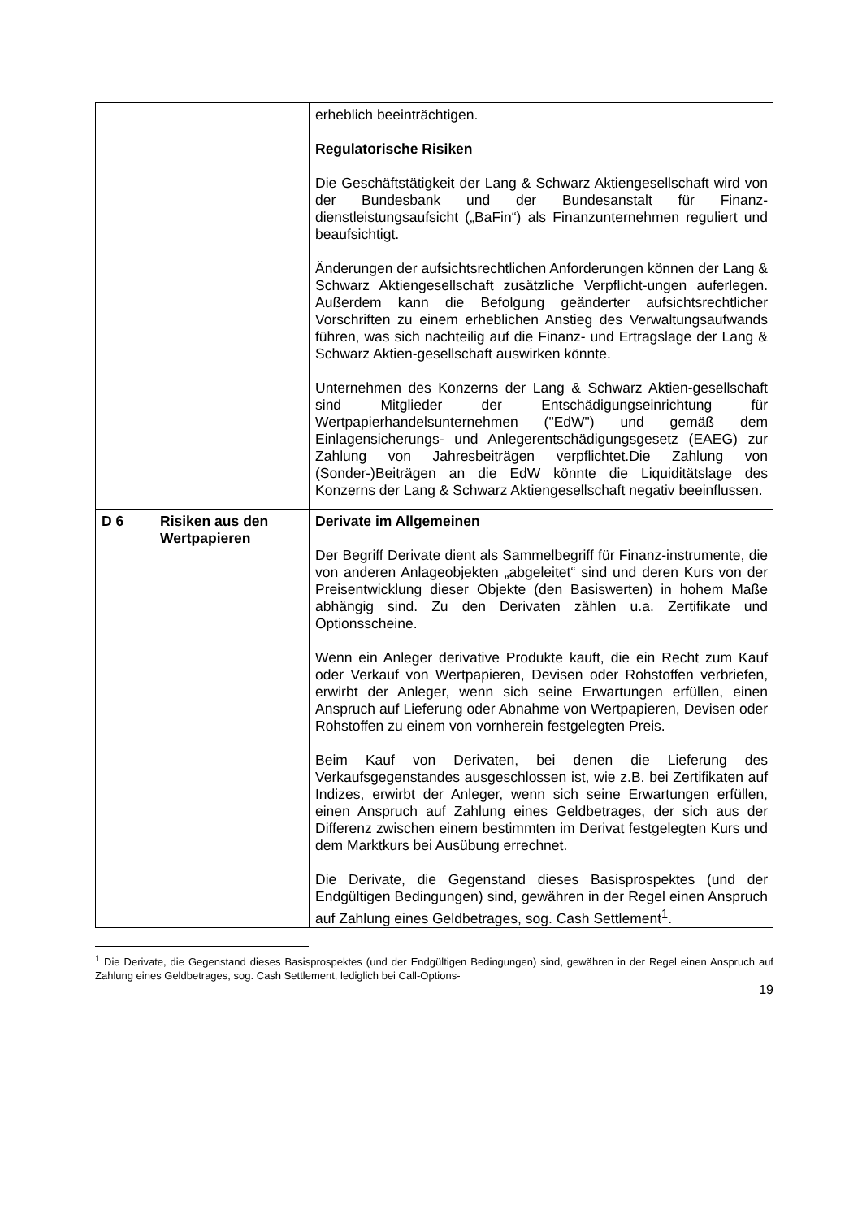| | | erheblich beeinträchtigen. Regulatorische Risiken Die Geschäftstätigkeit der Lang & Schwarz Aktiengesellschaft wird von der Bundesbank und der Bundesanstalt für Finanz-dienstleistungsaufsicht („BaFin“) als Finanzunternehmen reguliert und beaufsichtigt. Änderungen der aufsichtsrechtlichen Anforderungen können der Lang & Schwarz Aktiengesellschaft zusätzliche Verpflicht-ungen auferlegen. Außerdem kann die Befolgung geänderter aufsichtsrechtlicher Vorschriften zu einem erheblichen Anstieg des Verwaltungsaufwands führen, was sich nachteilig auf die Finanz- und Ertragslage der Lang & Schwarz Aktien-gesellschaft auswirken könnte. Unternehmen des Konzerns der Lang & Schwarz Aktien-gesellschaft sind Mitglieder der Entschädigungseinrichtung für Wertpapierhandelsunternehmen ("EdW") und gemäß dem Einlagensicherungs- und Anlegerentschädigungsgesetz (EAEG) zur Zahlung von Jahresbeiträgen verpflichtet.Die Zahlung von (Sonder-)Beiträgen an die EdW könnte die Liquiditätslage des Konzerns der Lang & Schwarz Aktiengesellschaft negativ beeinflussen. |
| D 6 | Risiken aus den Wertpapieren | Derivate im Allgemeinen Der Begriff Derivate dient als Sammelbegriff für Finanz-instrumente, die von anderen Anlageobjekten „abgeleitet“ sind und deren Kurs von der Preisentwicklung dieser Objekte (den Basiswerten) in hohem Maße abhängig sind. Zu den Derivaten zählen u.a. Zertifikate und Optionsscheine. Wenn ein Anleger derivative Produkte kauft, die ein Recht zum Kauf oder Verkauf von Wertpapieren, Devisen oder Rohstoffen verbriefen, erwirbt der Anleger, wenn sich seine Erwartungen erfüllen, einen Anspruch auf Lieferung oder Abnahme von Wertpapieren, Devisen oder Rohstoffen zu einem von vornherein festgelegten Preis. Beim Kauf von Derivaten, bei denen die Lieferung des Verkaufsgegenstandes ausgeschlossen ist, wie z.B. bei Zertifikaten auf Indizes, erwirbt der Anleger, wenn sich seine Erwartungen erfüllen, einen Anspruch auf Zahlung eines Geldbetrages, der sich aus der Differenz zwischen einem bestimmten im Derivat festgelegten Kurs und dem Marktkurs bei Ausübung errechnet. Die Derivate, die Gegenstand dieses Basisprospektes (und der Endgültigen Bedingungen) sind, gewähren in der Regel einen Anspruch auf Zahlung eines Geldbetrages, sog. Cash Settlement<sup>1</sup>. |
<sup>1</sup> Die Derivate, die Gegenstand dieses Basisprospektes (und der Endgültigen Bedingungen) sind, gewähren in der Regel einen Anspruch auf Zahlung eines Geldbetrages, sog. Cash Settlement, lediglich bei Call-Options-
19